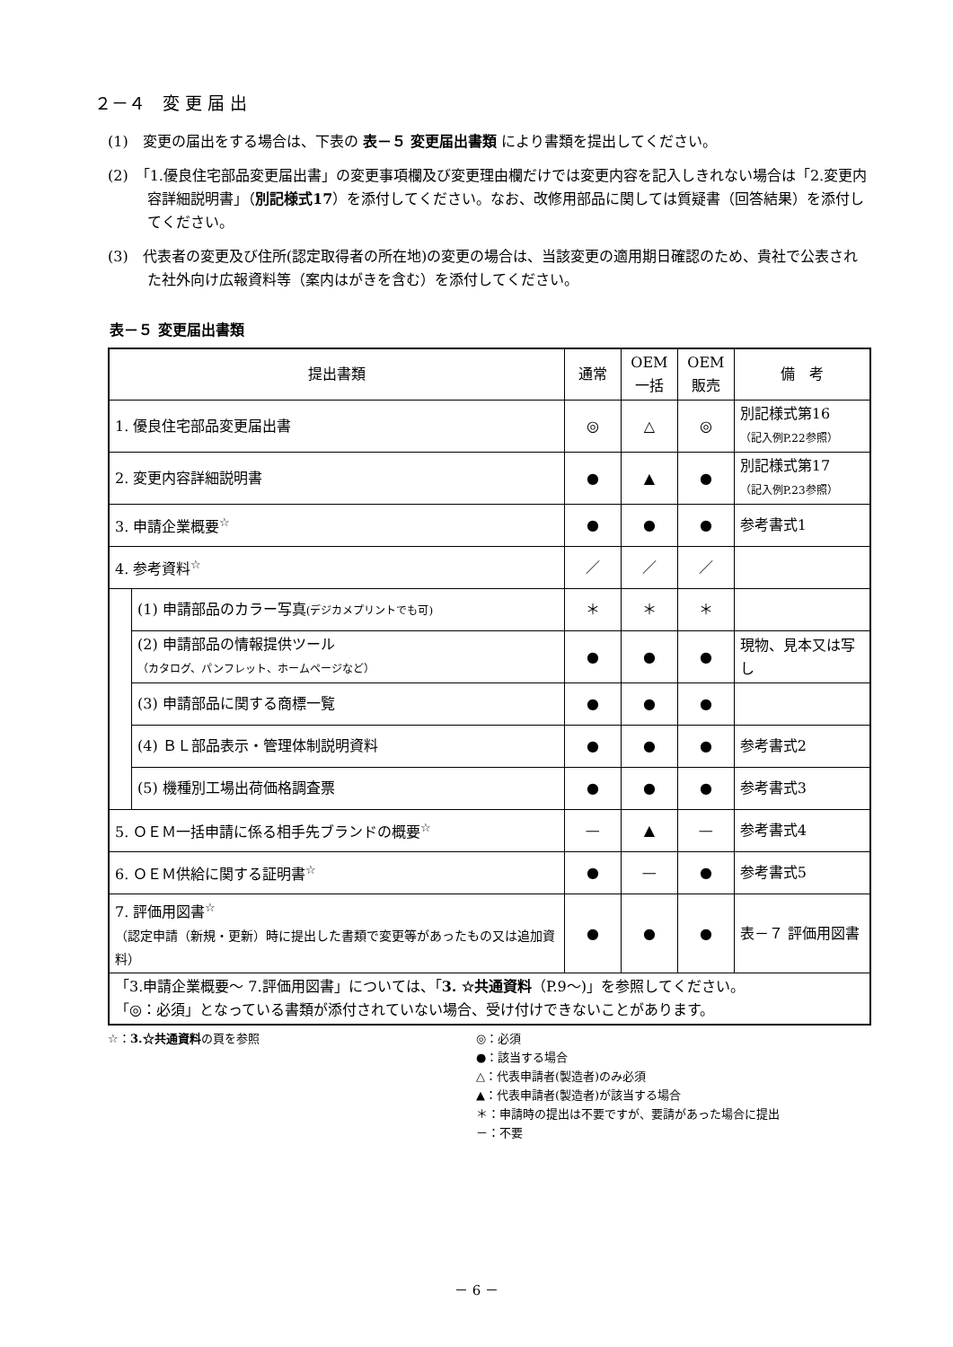２－４　変 更 届 出
(1)　変更の届出をする場合は、下表の 表－５ 変更届出書類 により書類を提出してください。
(2)　「1.優良住宅部品変更届出書」の変更事項欄及び変更理由欄だけでは変更内容を記入しきれない場合は「2.変更内容詳細説明書」（別記様式17）を添付してください。なお、改修用部品に関しては質疑書（回答結果）を添付してください。
(3)　代表者の変更及び住所(認定取得者の所在地)の変更の場合は、当該変更の適用期日確認のため、貴社で公表された社外向け広報資料等（案内はがきを含む）を添付してください。
表－５ 変更届出書類
| 提出書類 | | 通常 | OEM 一括 | OEM 販売 | 備 考 |
| --- | --- | --- | --- | --- | --- |
| 1. 優良住宅部品変更届出書 | | ◎ | △ | ◎ | 別記様式第16 （記入例P.22参照） |
| 2. 変更内容詳細説明書 | | ● | ▲ | ● | 別記様式第17 （記入例P.23参照） |
| 3. 申請企業概要<sup>☆</sup> | | ● | ● | ● | 参考書式1 |
| 4. 参考資料<sup>☆</sup> | | ／ | ／ | ／ | |
| | (1) 申請部品のカラー写真 (デジカメプリントでも可) | ＊ | ＊ | ＊ | |
| | (2) 申請部品の情報提供ツール （カタログ、パンフレット、ホームページなど） | ● | ● | ● | 現物、見本又は写し |
| | (3) 申請部品に関する商標一覧 | ● | ● | ● | |
| | (4) ＢＬ部品表示・管理体制説明資料 | ● | ● | ● | 参考書式2 |
| | (5) 機種別工場出荷価格調査票 | ● | ● | ● | 参考書式3 |
| 5. ＯＥＭ一括申請に係る相手先ブランドの概要<sup>☆</sup> | | — | ▲ | — | 参考書式4 |
| 6. ＯＥＭ供給に関する証明書<sup>☆</sup> | | ● | — | ● | 参考書式5 |
| 7. 評価用図書<sup>☆</sup> （認定申請（新規・更新）時に提出した書類で変更等があったもの又は追加資料） | | ● | ● | ● | 表－７ 評価用図書 |
| 「3.申請企業概要～ 7.評価用図書」については、「 3. ☆共通資料 （P.9～)」を参照してください。 「◎：必須」となっている書類が添付されていない場合、受け付けできないことがあります。 | | | | | |
☆：3.☆共通資料の頁を参照 ◎：必須
●：該当する場合
△：代表申請者(製造者)のみ必須
▲：代表申請者(製造者)が該当する場合
＊：申請時の提出は不要ですが、要請があった場合に提出
－：不要
－ 6 －